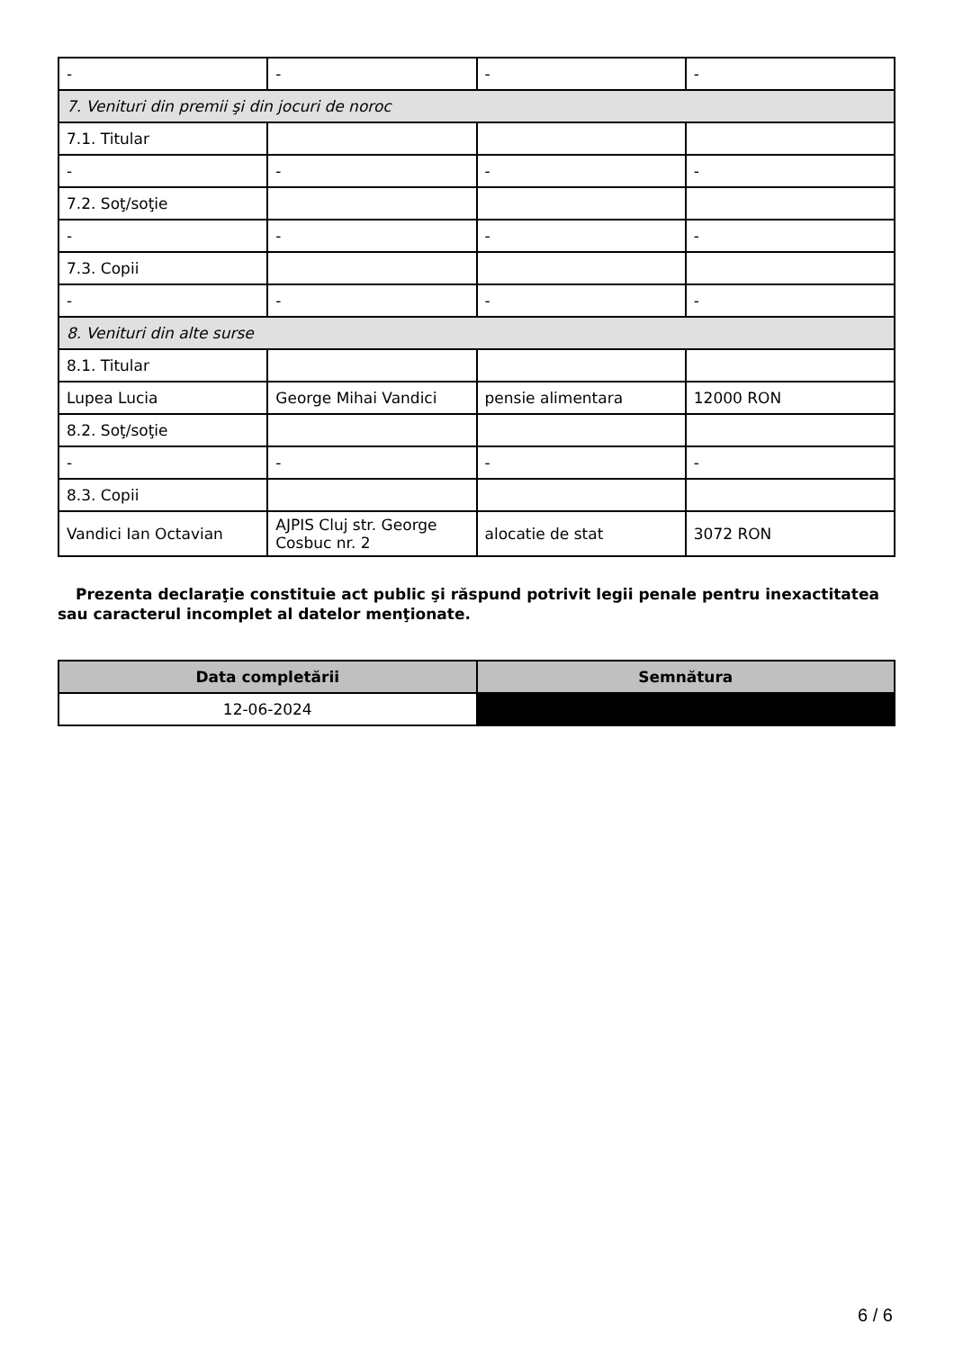| - | - | - | - |
| 7. Venituri din premii şi din jocuri de noroc | | | |
| 7.1. Titular | | | |
| - | - | - | - |
| 7.2. Soţ/soţie | | | |
| - | - | - | - |
| 7.3. Copii | | | |
| - | - | - | - |
| 8. Venituri din alte surse | | | |
| 8.1. Titular | | | |
| Lupea Lucia | George Mihai Vandici | pensie alimentara | 12000 RON |
| 8.2. Soţ/soţie | | | |
| - | - | - | - |
| 8.3. Copii | | | |
| Vandici Ian Octavian | AJPIS Cluj str. George Cosbuc nr. 2 | alocatie de stat | 3072 RON |
Prezenta declaraţie constituie act public şi răspund potrivit legii penale pentru inexactitatea sau caracterul incomplet al datelor menţionate.
| Data completării | Semnătura |
| --- | --- |
| 12-06-2024 | |
6 / 6